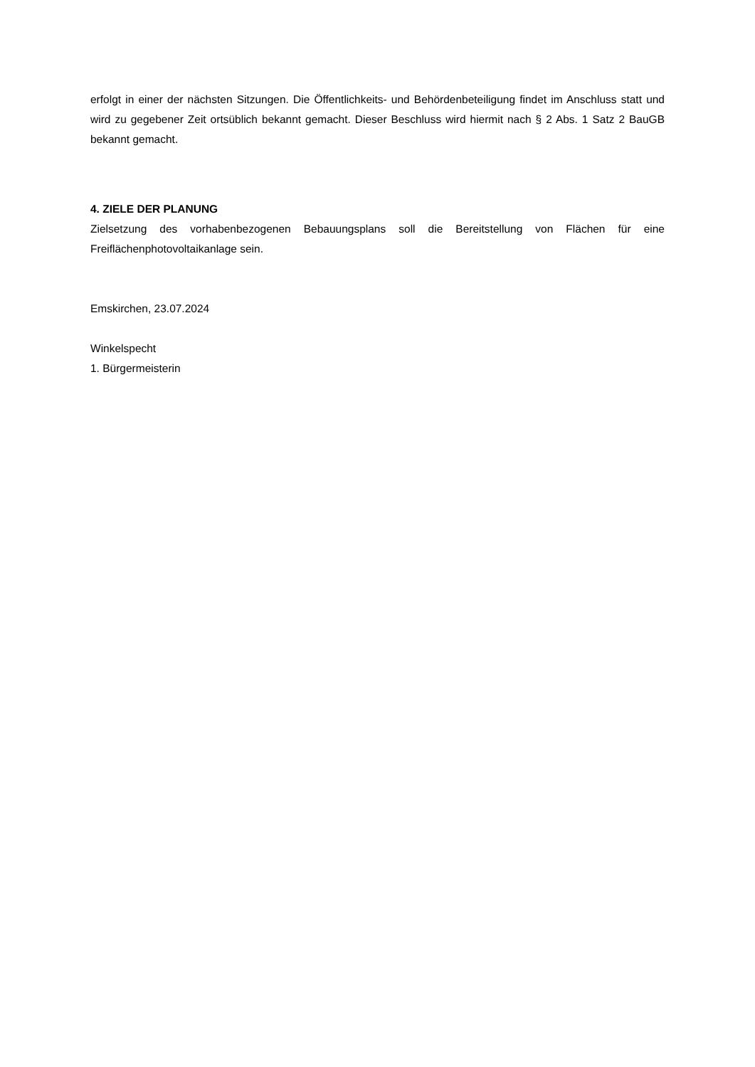erfolgt in einer der nächsten Sitzungen. Die Öffentlichkeits- und Behördenbeteiligung findet im Anschluss statt und wird zu gegebener Zeit ortsüblich bekannt gemacht. Dieser Beschluss wird hiermit nach § 2 Abs. 1 Satz 2 BauGB bekannt gemacht.
4. ZIELE DER PLANUNG
Zielsetzung des vorhabenbezogenen Bebauungsplans soll die Bereitstellung von Flächen für eine Freiflächenphotovoltaikanlage sein.
Emskirchen, 23.07.2024
Winkelspecht
1. Bürgermeisterin